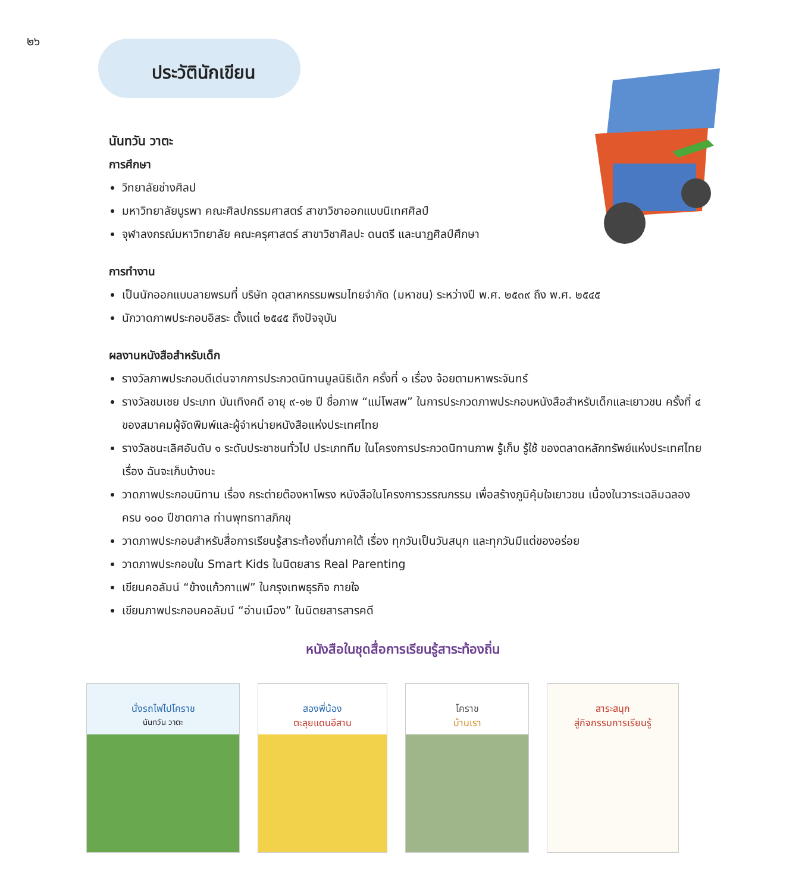๒๖
ประวัตินักเขียน
นันทวัน วาตะ
การศึกษา
วิทยาลัยช่างศิลป
มหาวิทยาลัยบูรพา คณะศิลปกรรมศาสตร์ สาขาวิชาออกแบบนิเทศศิลป์
จุฬาลงกรณ์มหาวิทยาลัย คณะครุศาสตร์ สาขาวิชาศิลปะ ดนตรี และนาฏศิลป์ศึกษา
การทำงาน
เป็นนักออกแบบลายพรมที่ บริษัท อุตสาหกรรมพรมไทยจำกัด (มหาชน) ระหว่างปี พ.ศ. ๒๕๓๙ ถึง พ.ศ. ๒๕๔๕
นักวาดภาพประกอบอิสระ ตั้งแต่ ๒๕๔๕ ถึงปัจจุบัน
ผลงานหนังสือสำหรับเด็ก
รางวัลภาพประกอบดีเด่นจากการประกวดนิทานมูลนิธิเด็ก ครั้งที่ ๑ เรื่อง จ้อยตามหาพระจันทร์
รางวัลชมเชย ประเภท บันเทิงคดี อายุ ๙-๑๒ ปี ชื่อภาพ “แม่โพสพ” ในการประกวดภาพประกอบหนังสือสำหรับเด็กและเยาวชน ครั้งที่ ๔ ของสมาคมผู้จัดพิมพ์และผู้จำหน่ายหนังสือแห่งประเทศไทย
รางวัลชนะเลิศอันดับ ๑ ระดับประชาชนทั่วไป ประเภททีม ในโครงการประกวดนิทานภาพ รู้เก็บ รู้ใช้ ของตลาดหลักทรัพย์แห่งประเทศไทย เรื่อง ฉันจะเก็บบ้างนะ
วาดภาพประกอบนิทาน เรื่อง กระต่ายต๊องหาโพรง หนังสือในโครงการวรรณกรรม เพื่อสร้างภูมิคุ้มใจเยาวชน เนื่องในวาระเฉลิมฉลองครบ ๑๐๐ ปีชาตกาล ท่านพุทธทาสภิกขุ
วาดภาพประกอบสำหรับสื่อการเรียนรู้สาระท้องถิ่นภาคใต้ เรื่อง ทุกวันเป็นวันสนุก และทุกวันมีแต่ของอร่อย
วาดภาพประกอบใน Smart Kids ในนิตยสาร Real Parenting
เขียนคอลัมน์ “ข้างแก้วกาแฟ” ในกรุงเทพธุรกิจ กายใจ
เขียนภาพประกอบคอลัมน์ “อ่านเมือง” ในนิตยสารสารคดี
หนังสือในชุดสื่อการเรียนรู้สาระท้องถิ่น
นั่งรถไฟไปโคราช
นันทวัน วาตะ
สองพี่น้อง
ตะลุยแดนอีสาน
โคราช
บ้านเรา
สาระสนุก
สู่กิจกรรมการเรียนรู้